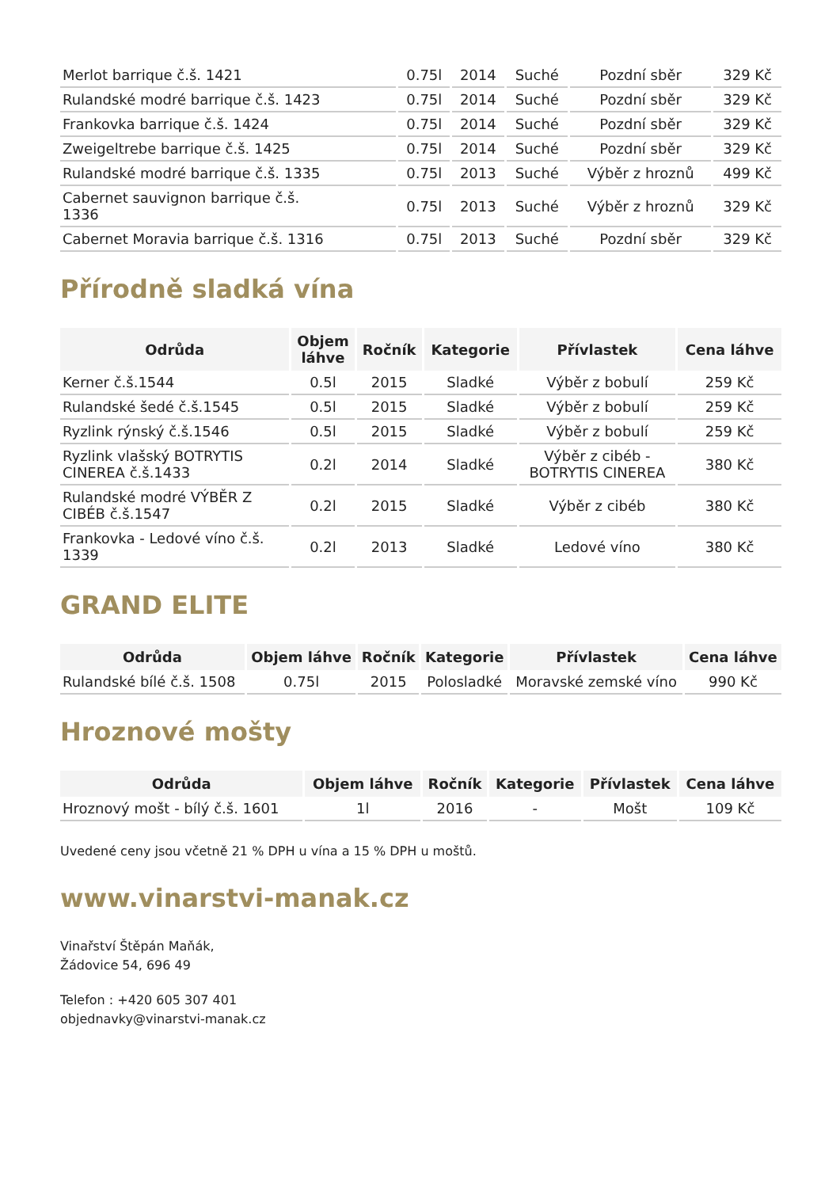| Merlot barrique č.š. 1421 | 0.75l | 2014 | Suché | Pozdní sběr | 329 Kč |
| Rulandské modré barrique č.š. 1423 | 0.75l | 2014 | Suché | Pozdní sběr | 329 Kč |
| Frankovka barrique č.š. 1424 | 0.75l | 2014 | Suché | Pozdní sběr | 329 Kč |
| Zweigeltrebe barrique č.š. 1425 | 0.75l | 2014 | Suché | Pozdní sběr | 329 Kč |
| Rulandské modré barrique č.š. 1335 | 0.75l | 2013 | Suché | Výběr z hroznů | 499 Kč |
| Cabernet sauvignon barrique č.š. 1336 | 0.75l | 2013 | Suché | Výběr z hroznů | 329 Kč |
| Cabernet Moravia barrique č.š. 1316 | 0.75l | 2013 | Suché | Pozdní sběr | 329 Kč |
Přírodně sladká vína
| Odrůda | Objem láhve | Ročník | Kategorie | Přívlastek | Cena láhve |
| --- | --- | --- | --- | --- | --- |
| Kerner č.š.1544 | 0.5l | 2015 | Sladké | Výběr z bobulí | 259 Kč |
| Rulandské šedé č.š.1545 | 0.5l | 2015 | Sladké | Výběr z bobulí | 259 Kč |
| Ryzlink rýnský č.š.1546 | 0.5l | 2015 | Sladké | Výběr z bobulí | 259 Kč |
| Ryzlink vlašský BOTRYTIS CINEREA č.š.1433 | 0.2l | 2014 | Sladké | Výběr z cibéb - BOTRYTIS CINEREA | 380 Kč |
| Rulandské modré VÝBĚR Z CIBÉB č.š.1547 | 0.2l | 2015 | Sladké | Výběr z cibéb | 380 Kč |
| Frankovka - Ledové víno č.š. 1339 | 0.2l | 2013 | Sladké | Ledové víno | 380 Kč |
GRAND ELITE
| Odrůda | Objem láhve | Ročník | Kategorie | Přívlastek | Cena láhve |
| --- | --- | --- | --- | --- | --- |
| Rulandské bílé č.š. 1508 | 0.75l | 2015 | Polosladké | Moravské zemské víno | 990 Kč |
Hroznové mošty
| Odrůda | Objem láhve | Ročník | Kategorie | Přívlastek | Cena láhve |
| --- | --- | --- | --- | --- | --- |
| Hroznový mošt - bílý č.š. 1601 | 1l | 2016 | - | Mošt | 109 Kč |
Uvedené ceny jsou včetně 21 % DPH u vína a 15 % DPH u moštů.
www.vinarstvi-manak.cz
Vinařství Štěpán Maňák,
Žádovice 54, 696 49
Telefon : +420 605 307 401
objednavky@vinarstvi-manak.cz